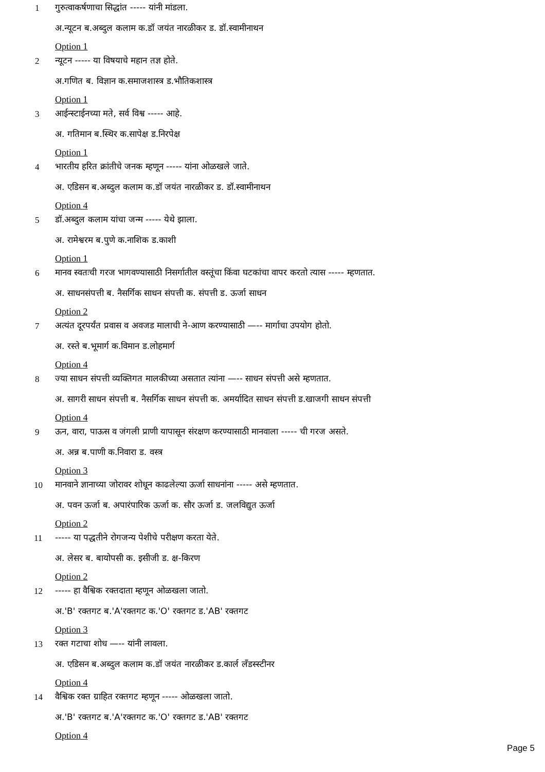1
गुरुत्वाकर्षणाचा सिद्धांत ----- यांनी मांडला.
अ.न्यूटन ब.अब्दुल कलाम क.डॉ जयंत नारळीकर ड. डॉ.स्वामीनाथन
Option 1
2
न्यूटन ----- या विषयाचे महान तज्ञ होते.
अ.गणित ब. विज्ञान क.समाजशास्त्र ड.भौतिकशास्त्र
Option 1
3
आईन्स्टाईनच्या मते, सर्व विश्व ----- आहे.
अ. गतिमान ब.स्थिर क.सापेक्ष ड.निरपेक्ष
Option 1
4
भारतीय हरित क्रांतीचे जनक म्हणून ----- यांना ओळखले जाते.
अ. एडिसन ब.अब्दुल कलाम क.डॉ जयंत नारळीकर ड. डॉ.स्वामीनाथन
Option 4
5
डॉ.अब्दुल कलाम यांचा जन्म ----- येथे झाला.
अ. रामेश्वरम ब.पुणे क.नाशिक ड.काशी
Option 1
6
मानव स्वतःची गरज भागवण्यासाठी निसर्गातील वस्तूंचा किंवा घटकांचा वापर करतो त्यास ----- म्हणतात.
अ. साधनसंपत्ती ब. नैसर्गिक साधन संपत्ती क. संपत्ती ड. ऊर्जा साधन
Option 2
7
अत्यंत दूरपर्यंत प्रवास व अवजड मालाची ने-आण करण्यासाठी —-- मार्गाचा उपयोग होतो.
अ. रस्ते ब.भूमार्ग क.विमान ड.लोहमार्ग
Option 4
8
ज्या साधन संपत्ती व्यक्तिगत मालकीच्या असतात त्यांना —-- साधन संपत्ती असे म्हणतात.
अ. सागरी साधन संपत्ती ब. नैसर्गिक साधन संपत्ती क. अमर्यादित साधन संपत्ती ड.खाजगी साधन संपत्ती
Option 4
9
ऊन, वारा, पाऊस व जंगली प्राणी यापासून संरक्षण करण्यासाठी मानवाला ----- ची गरज असते.
अ. अन्न ब.पाणी क.निवारा ड. वस्त्र
Option 3
10
मानवाने ज्ञानाच्या जोरावर शोधून काढलेल्या ऊर्जा साधनांना ----- असे म्हणतात.
अ. पवन ऊर्जा ब. अपारंपारिक ऊर्जा क. सौर ऊर्जा ड. जलविद्युत ऊर्जा
Option 2
11
----- या पद्धतीने रोगजन्य पेशीचे परीक्षण करता येते.
अ. लेसर ब. बायोपसी क. इसीजी ड. क्ष-किरण
Option 2
12
----- हा वैश्विक रक्तदाता म्हणून ओळखला जातो.
अ.'B' रक्तगट ब.'A'रक्तगट क.'O' रक्तगट ड.'AB' रक्तगट
Option 3
13
रक्त गटाचा शोध —-- यांनी लावला.
अ. एडिसन ब.अब्दुल कलाम क.डॉ जयंत नारळीकर ड.कार्ल लँडस्स्टीनर
Option 4
14
वैश्विक रक्त ग्राहित रक्तगट म्हणून ----- ओळखला जातो.
अ.'B' रक्तगट ब.'A'रक्तगट क.'O' रक्तगट ड.'AB' रक्तगट
Option 4
Page 5